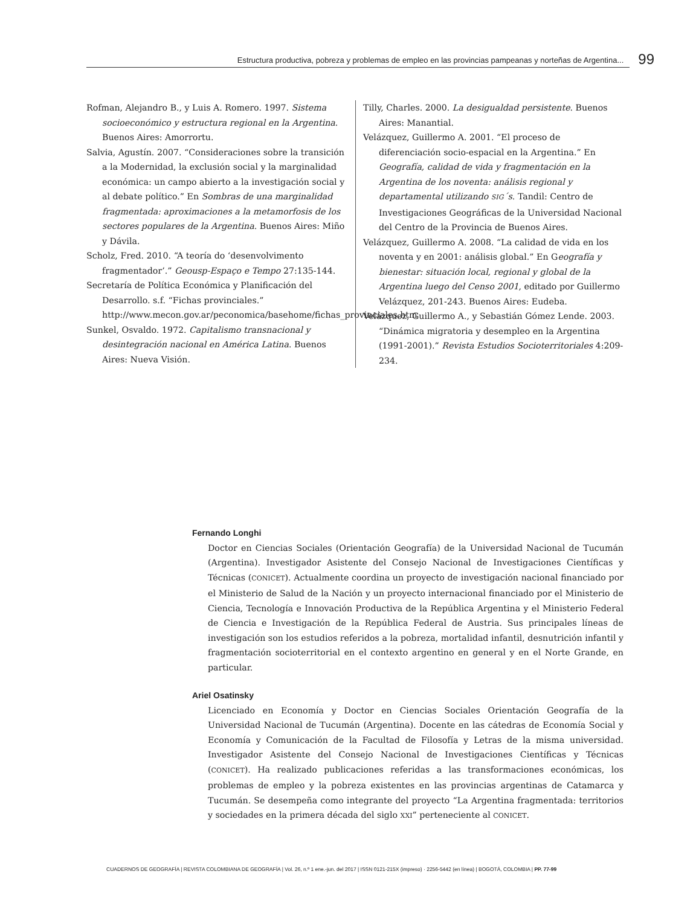Estructura productiva, pobreza y problemas de empleo en las provincias pampeanas y norteñas de Argentina...
99
Rofman, Alejandro B., y Luis A. Romero. 1997. Sistema socioeconómico y estructura regional en la Argentina. Buenos Aires: Amorrortu.
Salvia, Agustín. 2007. “Consideraciones sobre la transición a la Modernidad, la exclusión social y la marginalidad económica: un campo abierto a la investigación social y al debate político.” En Sombras de una marginalidad fragmentada: aproximaciones a la metamorfosis de los sectores populares de la Argentina. Buenos Aires: Miño y Dávila.
Scholz, Fred. 2010. “A teoría do ‘desenvolvimento fragmentador’.” Geousp-Espaço e Tempo 27:135-144.
Secretaría de Política Económica y Planificación del Desarrollo. s.f. “Fichas provinciales.” http://www.mecon.gov.ar/peconomica/basehome/fichas_provinciales.htm
Sunkel, Osvaldo. 1972. Capitalismo transnacional y desintegración nacional en América Latina. Buenos Aires: Nueva Visión.
Tilly, Charles. 2000. La desigualdad persistente. Buenos Aires: Manantial.
Velázquez, Guillermo A. 2001. “El proceso de diferenciación socio-espacial en la Argentina.” En Geografía, calidad de vida y fragmentación en la Argentina de los noventa: análisis regional y departamental utilizando SIG´s. Tandil: Centro de Investigaciones Geográficas de la Universidad Nacional del Centro de la Provincia de Buenos Aires.
Velázquez, Guillermo A. 2008. “La calidad de vida en los noventa y en 2001: análisis global.” En Geografía y bienestar: situación local, regional y global de la Argentina luego del Censo 2001, editado por Guillermo Velázquez, 201-243. Buenos Aires: Eudeba.
Velázquez, Guillermo A., y Sebastián Gómez Lende. 2003. “Dinámica migratoria y desempleo en la Argentina (1991-2001).” Revista Estudios Socioterritoriales 4:209-234.
Fernando Longhi
Doctor en Ciencias Sociales (Orientación Geografía) de la Universidad Nacional de Tucumán (Argentina). Investigador Asistente del Consejo Nacional de Investigaciones Científicas y Técnicas (CONICET). Actualmente coordina un proyecto de investigación nacional financiado por el Ministerio de Salud de la Nación y un proyecto internacional financiado por el Ministerio de Ciencia, Tecnología e Innovación Productiva de la República Argentina y el Ministerio Federal de Ciencia e Investigación de la República Federal de Austria. Sus principales líneas de investigación son los estudios referidos a la pobreza, mortalidad infantil, desnutrición infantil y fragmentación socioterritorial en el contexto argentino en general y en el Norte Grande, en particular.
Ariel Osatinsky
Licenciado en Economía y Doctor en Ciencias Sociales Orientación Geografía de la Universidad Nacional de Tucumán (Argentina). Docente en las cátedras de Economía Social y Economía y Comunicación de la Facultad de Filosofía y Letras de la misma universidad. Investigador Asistente del Consejo Nacional de Investigaciones Científicas y Técnicas (CONICET). Ha realizado publicaciones referidas a las transformaciones económicas, los problemas de empleo y la pobreza existentes en las provincias argentinas de Catamarca y Tucumán. Se desempeña como integrante del proyecto “La Argentina fragmentada: territorios y sociedades en la primera década del siglo XXI” perteneciente al CONICET.
CUADERNOS DE GEOGRAFÍA | REVISTA COLOMBIANA DE GEOGRAFÍA | Vol. 26, n.º 1 ene.-jun. del 2017 | ISSN 0121-215X (impreso) · 2256-5442 (en línea) | BOGOTÁ, COLOMBIA | PP. 77-99